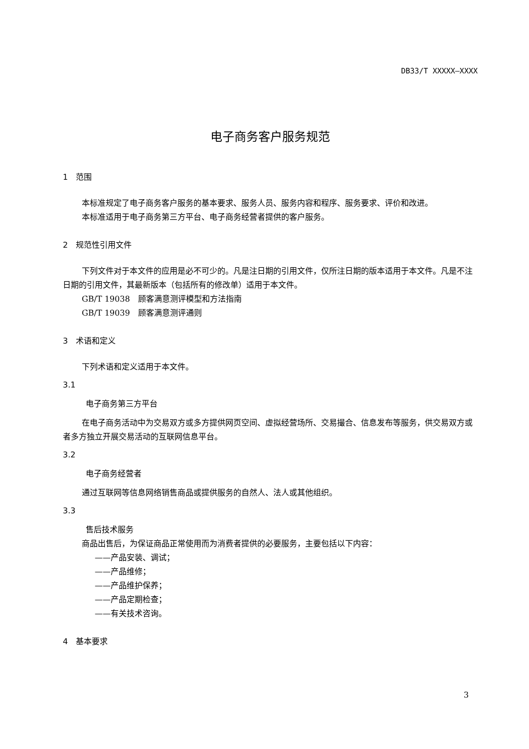DB33/T XXXXX—XXXX
电子商务客户服务规范
1　范围
本标准规定了电子商务客户服务的基本要求、服务人员、服务内容和程序、服务要求、评价和改进。
本标准适用于电子商务第三方平台、电子商务经营者提供的客户服务。
2　规范性引用文件
下列文件对于本文件的应用是必不可少的。凡是注日期的引用文件，仅所注日期的版本适用于本文件。凡是不注日期的引用文件，其最新版本（包括所有的修改单）适用于本文件。
GB/T 19038　顾客满意测评模型和方法指南
GB/T 19039　顾客满意测评通则
3　术语和定义
下列术语和定义适用于本文件。
3.1
电子商务第三方平台
在电子商务活动中为交易双方或多方提供网页空间、虚拟经营场所、交易撮合、信息发布等服务，供交易双方或者多方独立开展交易活动的互联网信息平台。
3.2
电子商务经营者
通过互联网等信息网络销售商品或提供服务的自然人、法人或其他组织。
3.3
售后技术服务
商品出售后，为保证商品正常使用而为消费者提供的必要服务，主要包括以下内容：
——产品安装、调试；
——产品维修；
——产品维护保养；
——产品定期检查；
——有关技术咨询。
4　基本要求
3